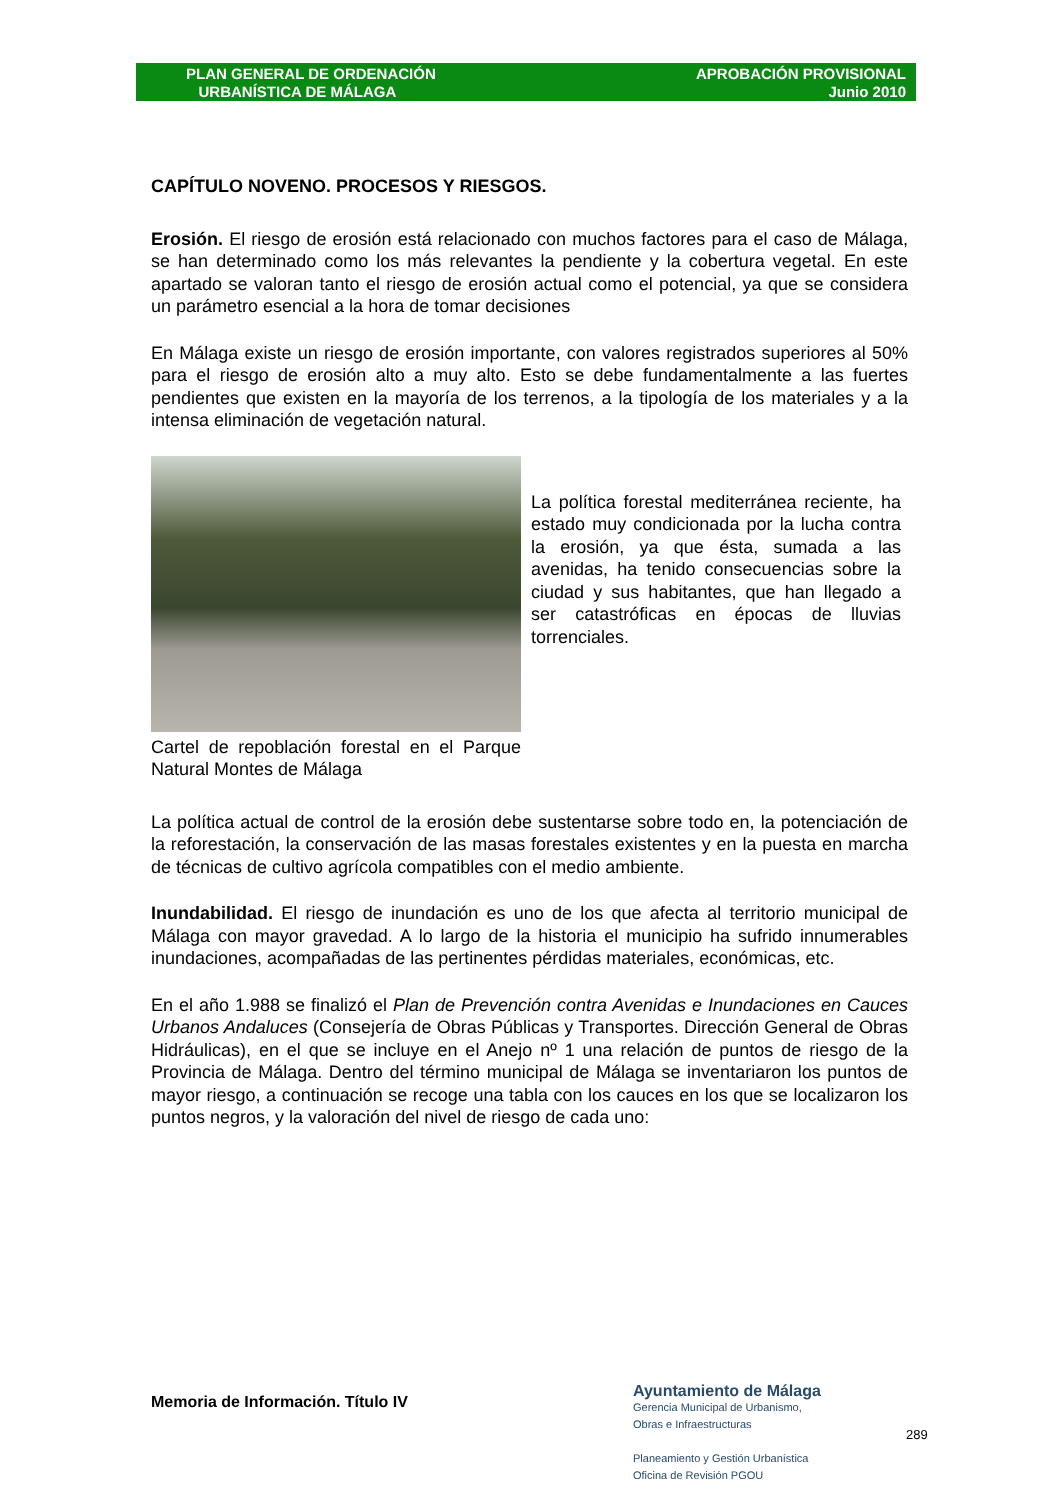PLAN GENERAL DE ORDENACIÓN
URBANÍSTICA DE MÁLAGA
APROBACIÓN PROVISIONAL
Junio 2010
CAPÍTULO NOVENO. PROCESOS Y RIESGOS.
Erosión. El riesgo de erosión está relacionado con muchos factores para el caso de Málaga, se han determinado como los más relevantes la pendiente y la cobertura vegetal. En este apartado se valoran tanto el riesgo de erosión actual como el potencial, ya que se considera un parámetro esencial a la hora de tomar decisiones
En Málaga existe un riesgo de erosión importante, con valores registrados superiores al 50% para el riesgo de erosión alto a muy alto. Esto se debe fundamentalmente a las fuertes pendientes que existen en la mayoría de los terrenos, a la tipología de los materiales y a la intensa eliminación de vegetación natural.
Cartel de repoblación forestal en el Parque Natural Montes de Málaga
La política forestal mediterránea reciente, ha estado muy condicionada por la lucha contra la erosión, ya que ésta, sumada a las avenidas, ha tenido consecuencias sobre la ciudad y sus habitantes, que han llegado a ser catastróficas en épocas de lluvias torrenciales.
La política actual de control de la erosión debe sustentarse sobre todo en, la potenciación de la reforestación, la conservación de las masas forestales existentes y en la puesta en marcha de técnicas de cultivo agrícola compatibles con el medio ambiente.
Inundabilidad. El riesgo de inundación es uno de los que afecta al territorio municipal de Málaga con mayor gravedad. A lo largo de la historia el municipio ha sufrido innumerables inundaciones, acompañadas de las pertinentes pérdidas materiales, económicas, etc.
En el año 1.988 se finalizó el Plan de Prevención contra Avenidas e Inundaciones en Cauces Urbanos Andaluces (Consejería de Obras Públicas y Transportes. Dirección General de Obras Hidráulicas), en el que se incluye en el Anejo nº 1 una relación de puntos de riesgo de la Provincia de Málaga. Dentro del término municipal de Málaga se inventariaron los puntos de mayor riesgo, a continuación se recoge una tabla con los cauces en los que se localizaron los puntos negros, y la valoración del nivel de riesgo de cada uno:
Memoria de Información. Título IV
Ayuntamiento de Málaga
Gerencia Municipal de Urbanismo,
Obras e Infraestructuras
Planeamiento y Gestión Urbanística
Oficina de Revisión PGOU
289